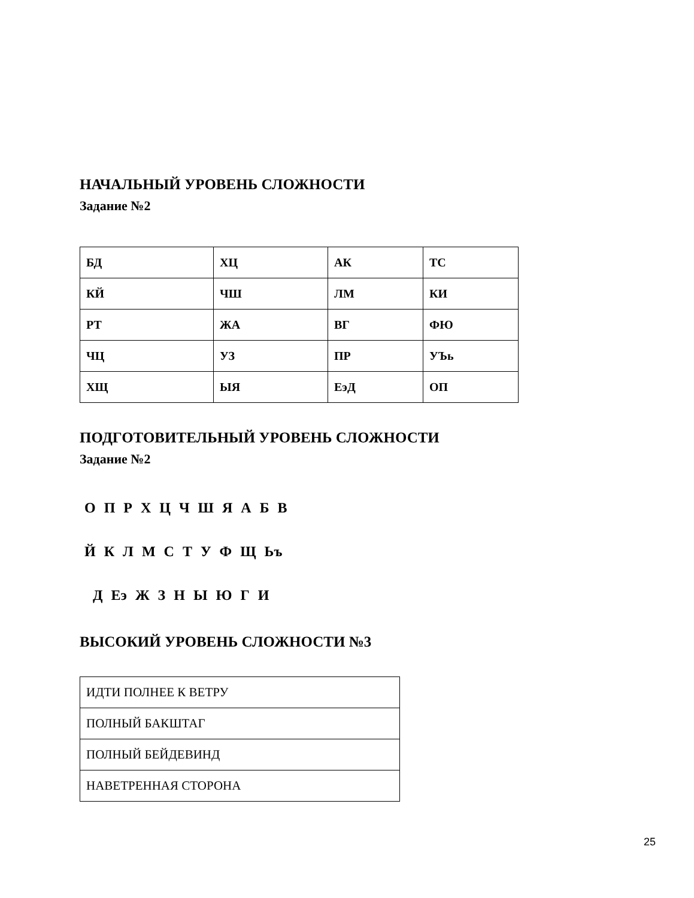НАЧАЛЬНЫЙ УРОВЕНЬ СЛОЖНОСТИ
Задание №2
| БД | ХЦ | АК | ТС |
| КЙ | ЧШ | ЛМ | КИ |
| РТ | ЖА | ВГ | ФЮ |
| ЧЦ | УЗ | ПР | УЪь |
| ХЩ | ЫЯ | ЕэД | ОП |
ПОДГОТОВИТЕЛЬНЫЙ УРОВЕНЬ СЛОЖНОСТИ
Задание №2
О П Р Х Ц Ч Ш Я А Б В
Й К Л М С Т У Ф Щ Ьъ
Д Еэ Ж З Н Ы Ю Г И
ВЫСОКИЙ УРОВЕНЬ СЛОЖНОСТИ №3
| ИДТИ ПОЛНЕЕ К ВЕТРУ |
| ПОЛНЫЙ БАКШТАГ |
| ПОЛНЫЙ БЕЙДЕВИНД |
| НАВЕТРЕННАЯ СТОРОНА |
25